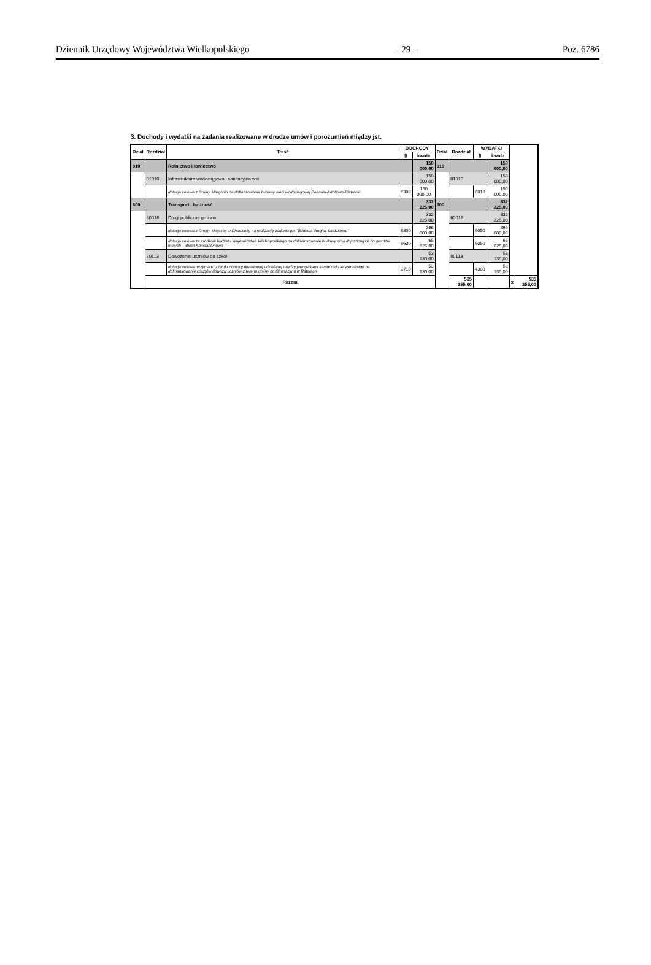Dziennik Urzędowy Województwa Wielkopolskiego – 29 – Poz. 6786
3. Dochody i wydatki na zadania realizowane w drodze umów i porozumień między jst.
| Dział | Rozdział | Treść | DOCHODY | | Dział | Rozdział | WYDATKI | | | |
| --- | --- | --- | --- | --- | --- | --- | --- | --- | --- | --- |
| | | | § | kwota | | | § | kwota | | |
| 010 | | Rolnictwo i łowiectwo | | 150 000,00 | 010 | | | 150 000,00 | | |
| | 01010 | Infrastruktura wodociągowa i sanitacyjna wsi | | 150 000,00 | | 01010 | | 150 000,00 | | |
| | | dotacja celowa z Gminy Margonin na dofinasowanie budowy sieci wodociągowej Podanin-Adolfowo-Pietronki | 6300 | 150 000,00 | | | 6010 | 150 000,00 | | |
| 600 | | Transport i łączność | | 332 225,00 | 600 | | | 332 225,00 | | |
| | 60016 | Drogi publiczne gminne | | 332 225,00 | | 60016 | | 332 225,00 | | |
| | | dotacja celowa z Gminy Miejskiej w Chodzieży na realizację zadania pn. "Budowa drogi w Studzieńcu" | 6300 | 266 600,00 | | | 6050 | 266 600,00 | | |
| | | dotacja celowa ze środków budżetu Województwa Wielkopolskiego na dofinansowanie budowy dróg dojazdowych do gruntów rolnych - obręb Konstantynowo | 6630 | 65 625,00 | | | 6050 | 65 625,00 | | |
| | 80113 | Dowożenie uczniów do szkół | | 53 130,00 | | 80113 | | 53 130,00 | | |
| | | dotacja celowa otrzymana z tytułu pomocy finansowej udzielanej między jednostkami samorządu terytorialnego na dofinansowanie kosztów dowozu uczniów z terenu gminy do Gimnazjum w Ratajach | 2710 | 53 130,00 | | | 4300 | 53 130,00 | | |
| | Razem | | | | | 535 355,00 | | | x | 535 355,00 |